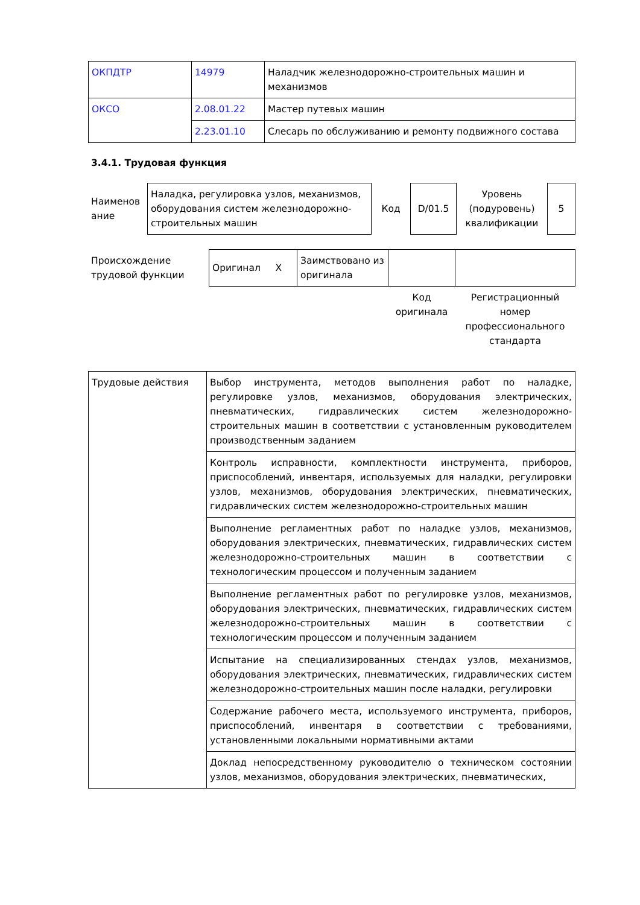| ОКПДТР | 14979 | Наладчик железнодорожно-строительных машин и механизмов |
| ОКСО | 2.08.01.22 | Мастер путевых машин |
| | 2.23.01.10 | Слесарь по обслуживанию и ремонту подвижного состава |
3.4.1. Трудовая функция
| Наименов ание | Наладка, регулировка узлов, механизмов, оборудования систем железнодорожно-строительных машин | Код | D/01.5 | Уровень (подуровень) квалификации | 5 |
| Происхождение трудовой функции | Оригинал X | Заимствовано из оригинала | | |
| | | | Код оригинала | Регистрационный номер профессионального стандарта |
| Трудовые действия | Выбор инструмента, методов выполнения работ по наладке, регулировке узлов, механизмов, оборудования электрических, пневматических, гидравлических систем железнодорожно-строительных машин в соответствии с установленным руководителем производственным заданием |
| | Контроль исправности, комплектности инструмента, приборов, приспособлений, инвентаря, используемых для наладки, регулировки узлов, механизмов, оборудования электрических, пневматических, гидравлических систем железнодорожно-строительных машин |
| | Выполнение регламентных работ по наладке узлов, механизмов, оборудования электрических, пневматических, гидравлических систем железнодорожно-строительных машин в соответствии с технологическим процессом и полученным заданием |
| | Выполнение регламентных работ по регулировке узлов, механизмов, оборудования электрических, пневматических, гидравлических систем железнодорожно-строительных машин в соответствии с технологическим процессом и полученным заданием |
| | Испытание на специализированных стендах узлов, механизмов, оборудования электрических, пневматических, гидравлических систем железнодорожно-строительных машин после наладки, регулировки |
| | Содержание рабочего места, используемого инструмента, приборов, приспособлений, инвентаря в соответствии с требованиями, установленными локальными нормативными актами |
| | Доклад непосредственному руководителю о техническом состоянии узлов, механизмов, оборудования электрических, пневматических, |